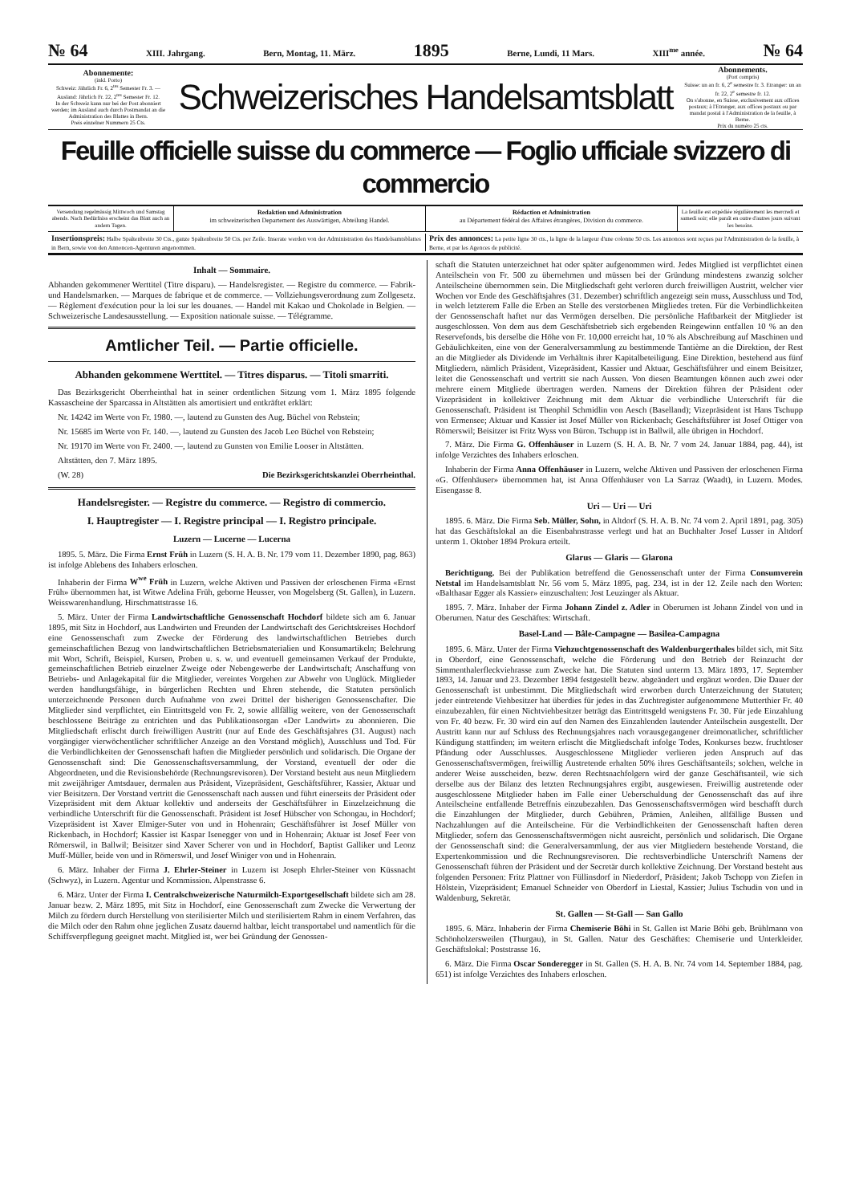№ 64 XIII. Jahrgang. Bern, Montag, 11. März. 1895 Berne, Lundi, 11 Mars. XIII<sup>me</sup> année. № 64
Abonnemente:
(inkl. Porto)
Schweiz: Jährlich Fr. 6, 2<sup>tes</sup> Semester Fr. 3. — Ausland: Jährlich Fr. 22, 2<sup>tes</sup> Semester Fr. 12.
In der Schweiz kann nur bei der Post abonniert werden; im Ausland auch durch Postmandat an die Administration des Blattes in Bern.
Preis einzelner Nummern 25 Cts.
Schweizerisches Handelsamtsblatt
Abonnements.
(Port compris)
Suisse: un an fr. 6, 2<sup>e</sup> semestre fr. 3. Etranger: un an fr. 22, 2<sup>e</sup> semestre fr. 12.
On s'abonne, en Suisse, exclusivement aux offices postaux; à l'Etranger, aux offices postaux ou par mandat postal à l'Administration de la feuille, à Berne.
Prix du numéro 25 cts.
Feuille officielle suisse du commerce — Foglio ufficiale svizzero di commercio
Versendung regelmässig Mittwoch und Samstag abends. Nach Bedürfniss erscheint das Blatt auch an andern Tagen.
Redaktion und Administration
im schweizerischen Departement des Auswärtigen, Abteilung Handel.
Rédaction et Administration
au Département fédéral des Affaires étrangères, Division du commerce.
La feuille est expédiée régulièrement les mercredi et samedi soir; elle paraît en outre d'autres jours suivant les besoins.
Insertionspreis: Halbe Spaltenbreite 30 Cts., ganze Spaltenbreite 50 Cts. per Zeile. Inserate werden von der Administration des Handelsamtsblattes in Bern, sowie von den Annoncen-Agenturen angenommen.
Prix des annonces: La petite ligne 30 cts., la ligne de la largeur d'une colonne 50 cts. Les annonces sont reçues par l'Administration de la feuille, à Berne, et par les Agences de publicité.
Inhalt — Sommaire.
Abhanden gekommener Werttitel (Titre disparu). — Handelsregister. — Registre du commerce. — Fabrik- und Handelsmarken. — Marques de fabrique et de commerce. — Vollziehungsverordnung zum Zollgesetz. — Règlement d'exécution pour la loi sur les douanes. — Handel mit Kakao und Chokolade in Belgien. — Schweizerische Landesausstellung. — Exposition nationale suisse. — Télégramme.
Amtlicher Teil. — Partie officielle.
Abhanden gekommene Werttitel. — Titres disparus. — Titoli smarriti.
Das Bezirksgericht Oberrheinthal hat in seiner ordentlichen Sitzung vom 1. März 1895 folgende Kassascheine der Sparcassa in Altstätten als amortisiert und entkräftet erklärt:
Nr. 14242 im Werte von Fr. 1980. —, lautend zu Gunsten des Aug. Büchel von Rebstein;
Nr. 15685 im Werte von Fr. 140. —, lautend zu Gunsten des Jacob Leo Büchel von Rebstein;
Nr. 19170 im Werte von Fr. 2400. —, lautend zu Gunsten von Emilie Looser in Altstätten.
Altstätten, den 7. März 1895.
(W. 28) Die Bezirksgerichtskanzlei Oberrheinthal.
Handelsregister. — Registre du commerce. — Registro di commercio.
I. Hauptregister — I. Registre principal — I. Registro principale.
Luzern — Lucerne — Lucerna
1895. 5. März. Die Firma Ernst Früh in Luzern (S. H. A. B. Nr. 179 vom 11. Dezember 1890, pag. 863) ist infolge Ablebens des Inhabers erloschen.
Inhaberin der Firma W<sup>we</sup> Früh in Luzern, welche Aktiven und Passiven der erloschenen Firma «Ernst Früh» übernommen hat, ist Witwe Adelina Früh, geborne Heusser, von Mogelsberg (St. Gallen), in Luzern. Weisswarenhandlung. Hirschmattstrasse 16.
5. März. Unter der Firma Landwirtschaftliche Genossenschaft Hochdorf bildete sich am 6. Januar 1895, mit Sitz in Hochdorf, aus Landwirten und Freunden der Landwirtschaft des Gerichtskreises Hochdorf eine Genossenschaft zum Zwecke der Förderung des landwirtschaftlichen Betriebes durch gemeinschaftlichen Bezug von landwirtschaftlichen Betriebsmaterialien und Konsumartikeln; Belehrung mit Wort, Schrift, Beispiel, Kursen, Proben u. s. w. und eventuell gemeinsamen Verkauf der Produkte, gemeinschaftlichen Betrieb einzelner Zweige oder Nebengewerbe der Landwirtschaft; Anschaffung von Betriebs- und Anlagekapital für die Mitglieder, vereintes Vorgehen zur Abwehr von Unglück. Mitglieder werden handlungsfähige, in bürgerlichen Rechten und Ehren stehende, die Statuten persönlich unterzeichnende Personen durch Aufnahme von zwei Drittel der bisherigen Genossenschafter. Die Mitglieder sind verpflichtet, ein Eintrittsgeld von Fr. 2, sowie allfällig weitere, von der Genossenschaft beschlossene Beiträge zu entrichten und das Publikationsorgan «Der Landwirt» zu abonnieren. Die Mitgliedschaft erlischt durch freiwilligen Austritt (nur auf Ende des Geschäftsjahres (31. August) nach vorgängiger vierwöchentlicher schriftlicher Anzeige an den Vorstand möglich), Ausschluss und Tod. Für die Verbindlichkeiten der Genossenschaft haften die Mitglieder persönlich und solidarisch. Die Organe der Genossenschaft sind: Die Genossenschaftsversammlung, der Vorstand, eventuell der oder die Abgeordneten, und die Revisionsbehörde (Rechnungsrevisoren). Der Vorstand besteht aus neun Mitgliedern mit zweijähriger Amtsdauer, dermalen aus Präsident, Vizepräsident, Geschäftsführer, Kassier, Aktuar und vier Beisitzern. Der Vorstand vertritt die Genossenschaft nach aussen und führt einerseits der Präsident oder Vizepräsident mit dem Aktuar kollektiv und anderseits der Geschäftsführer in Einzelzeichnung die verbindliche Unterschrift für die Genossenschaft. Präsident ist Josef Hübscher von Schongau, in Hochdorf; Vizepräsident ist Xaver Elmiger-Suter von und in Hohenrain; Geschäftsführer ist Josef Müller von Rickenbach, in Hochdorf; Kassier ist Kaspar Isenegger von und in Hohenrain; Aktuar ist Josef Feer von Römerswil, in Ballwil; Beisitzer sind Xaver Scherer von und in Hochdorf, Baptist Galliker und Leonz Muff-Müller, beide von und in Römerswil, und Josef Winiger von und in Hohenrain.
6. März. Inhaber der Firma J. Ehrler-Steiner in Luzern ist Joseph Ehrler-Steiner von Küssnacht (Schwyz), in Luzern. Agentur und Kommission. Alpenstrasse 6.
6. März. Unter der Firma I. Centralschweizerische Naturmilch-Exportgesellschaft bildete sich am 28. Januar bezw. 2. März 1895, mit Sitz in Hochdorf, eine Genossenschaft zum Zwecke die Verwertung der Milch zu fördern durch Herstellung von sterilisierter Milch und sterilisiertem Rahm in einem Verfahren, das die Milch oder den Rahm ohne jeglichen Zusatz dauernd haltbar, leicht transportabel und namentlich für die Schiffsverpflegung geeignet macht. Mitglied ist, wer bei Gründung der Genossen-
schaft die Statuten unterzeichnet hat oder später aufgenommen wird. Jedes Mitglied ist verpflichtet einen Anteilschein von Fr. 500 zu übernehmen und müssen bei der Gründung mindestens zwanzig solcher Anteilscheine übernommen sein. Die Mitgliedschaft geht verloren durch freiwilligen Austritt, welcher vier Wochen vor Ende des Geschäftsjahres (31. Dezember) schriftlich angezeigt sein muss, Ausschluss und Tod, in welch letzterem Falle die Erben an Stelle des verstorbenen Mitgliedes treten. Für die Verbindlichkeiten der Genossenschaft haftet nur das Vermögen derselben. Die persönliche Haftbarkeit der Mitglieder ist ausgeschlossen. Von dem aus dem Geschäftsbetrieb sich ergebenden Reingewinn entfallen 10 % an den Reservefonds, bis derselbe die Höhe von Fr. 10,000 erreicht hat, 10 % als Abschreibung auf Maschinen und Gebäulichkeiten, eine von der Generalversammlung zu bestimmende Tantième an die Direktion, der Rest an die Mitglieder als Dividende im Verhältnis ihrer Kapitalbeteiligung. Eine Direktion, bestehend aus fünf Mitgliedern, nämlich Präsident, Vizepräsident, Kassier und Aktuar, Geschäftsführer und einem Beisitzer, leitet die Genossenschaft und vertritt sie nach Aussen. Von diesen Beamtungen können auch zwei oder mehrere einem Mitgliede übertragen werden. Namens der Direktion führen der Präsident oder Vizepräsident in kollektiver Zeichnung mit dem Aktuar die verbindliche Unterschrift für die Genossenschaft. Präsident ist Theophil Schmidlin von Aesch (Baselland); Vizepräsident ist Hans Tschupp von Ermensee; Aktuar und Kassier ist Josef Müller von Rickenbach; Geschäftsführer ist Josef Ottiger von Römerswil; Beisitzer ist Fritz Wyss von Büron. Tschupp ist in Ballwil, alle übrigen in Hochdorf.
7. März. Die Firma G. Offenhäuser in Luzern (S. H. A. B. Nr. 7 vom 24. Januar 1884, pag. 44), ist infolge Verzichtes des Inhabers erloschen.
Inhaberin der Firma Anna Offenhäuser in Luzern, welche Aktiven und Passiven der erloschenen Firma «G. Offenhäuser» übernommen hat, ist Anna Offenhäuser von La Sarraz (Waadt), in Luzern. Modes. Eisengasse 8.
Uri — Uri — Uri
1895. 6. März. Die Firma Seb. Müller, Sohn, in Altdorf (S. H. A. B. Nr. 74 vom 2. April 1891, pag. 305) hat das Geschäftslokal an die Eisenbahnstrasse verlegt und hat an Buchhalter Josef Lusser in Altdorf unterm 1. Oktober 1894 Prokura erteilt.
Glarus — Glaris — Glarona
Berichtigung. Bei der Publikation betreffend die Genossenschaft unter der Firma Consumverein Netstal im Handelsamtsblatt Nr. 56 vom 5. März 1895, pag. 234, ist in der 12. Zeile nach den Worten: «Balthasar Egger als Kassier» einzuschalten: Jost Leuzinger als Aktuar.
1895. 7. März. Inhaber der Firma Johann Zindel z. Adler in Oberurnen ist Johann Zindel von und in Oberurnen. Natur des Geschäftes: Wirtschaft.
Basel-Land — Bâle-Campagne — Basilea-Campagna
1895. 6. März. Unter der Firma Viehzuchtgenossenschaft des Waldenburgerthales bildet sich, mit Sitz in Oberdorf, eine Genossenschaft, welche die Förderung und den Betrieb der Reinzucht der Simmenthalerfleckviehrasse zum Zwecke hat. Die Statuten sind unterm 13. März 1893, 17. September 1893, 14. Januar und 23. Dezember 1894 festgestellt bezw. abgeändert und ergänzt worden. Die Dauer der Genossenschaft ist unbestimmt. Die Mitgliedschaft wird erworben durch Unterzeichnung der Statuten; jeder eintretende Viehbesitzer hat überdies für jedes in das Zuchtregister aufgenommene Mutterthier Fr. 40 einzubezahlen, für einen Nichtviehbesitzer beträgt das Eintrittsgeld wenigstens Fr. 30. Für jede Einzahlung von Fr. 40 bezw. Fr. 30 wird ein auf den Namen des Einzahlenden lautender Anteilschein ausgestellt. Der Austritt kann nur auf Schluss des Rechnungsjahres nach vorausgegangener dreimonatlicher, schriftlicher Kündigung stattfinden; im weitern erlischt die Mitgliedschaft infolge Todes, Konkurses bezw. fruchtloser Pfändung oder Ausschlusses. Ausgeschlossene Mitglieder verlieren jeden Anspruch auf das Genossenschaftsvermögen, freiwillig Austretende erhalten 50% ihres Geschäftsanteils; solchen, welche in anderer Weise ausscheiden, bezw. deren Rechtsnachfolgern wird der ganze Geschäftsanteil, wie sich derselbe aus der Bilanz des letzten Rechnungsjahres ergibt, ausgewiesen. Freiwillig austretende oder ausgeschlossene Mitglieder haben im Falle einer Ueberschuldung der Genossenschaft das auf ihre Anteilscheine entfallende Betreffnis einzubezahlen. Das Genossenschaftsvermögen wird beschafft durch die Einzahlungen der Mitglieder, durch Gebühren, Prämien, Anleihen, allfällige Bussen und Nachzahlungen auf die Anteilscheine. Für die Verbindlichkeiten der Genossenschaft haften deren Mitglieder, sofern das Genossenschaftsvermögen nicht ausreicht, persönlich und solidarisch. Die Organe der Genossenschaft sind: die Generalversammlung, der aus vier Mitgliedern bestehende Vorstand, die Expertenkommission und die Rechnungsrevisoren. Die rechtsverbindliche Unterschrift Namens der Genossenschaft führen der Präsident und der Secretär durch kollektive Zeichnung. Der Vorstand besteht aus folgenden Personen: Fritz Plattner von Füllinsdorf in Niederdorf, Präsident; Jakob Tschopp von Ziefen in Hölstein, Vizepräsident; Emanuel Schneider von Oberdorf in Liestal, Kassier; Julius Tschudin von und in Waldenburg, Sekretär.
St. Gallen — St-Gall — San Gallo
1895. 6. März. Inhaberin der Firma Chemiserie Böhi in St. Gallen ist Marie Böhi geb. Brühlmann von Schönholzersweilen (Thurgau), in St. Gallen. Natur des Geschäftes: Chemiserie und Unterkleider. Geschäftslokal: Poststrasse 16.
6. März. Die Firma Oscar Sonderegger in St. Gallen (S. H. A. B. Nr. 74 vom 14. September 1884, pag. 651) ist infolge Verzichtes des Inhabers erloschen.